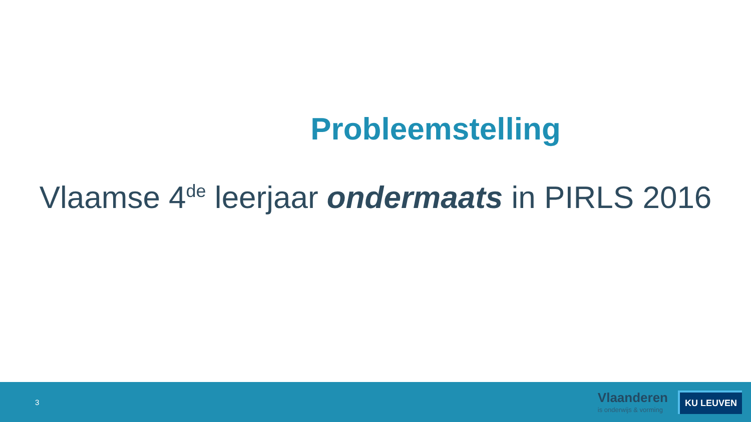Probleemstelling
Vlaamse 4<sup>de</sup> leerjaar ondermaats in PIRLS 2016
3
Vlaanderen
is onderwijs & vorming
KU LEUVEN